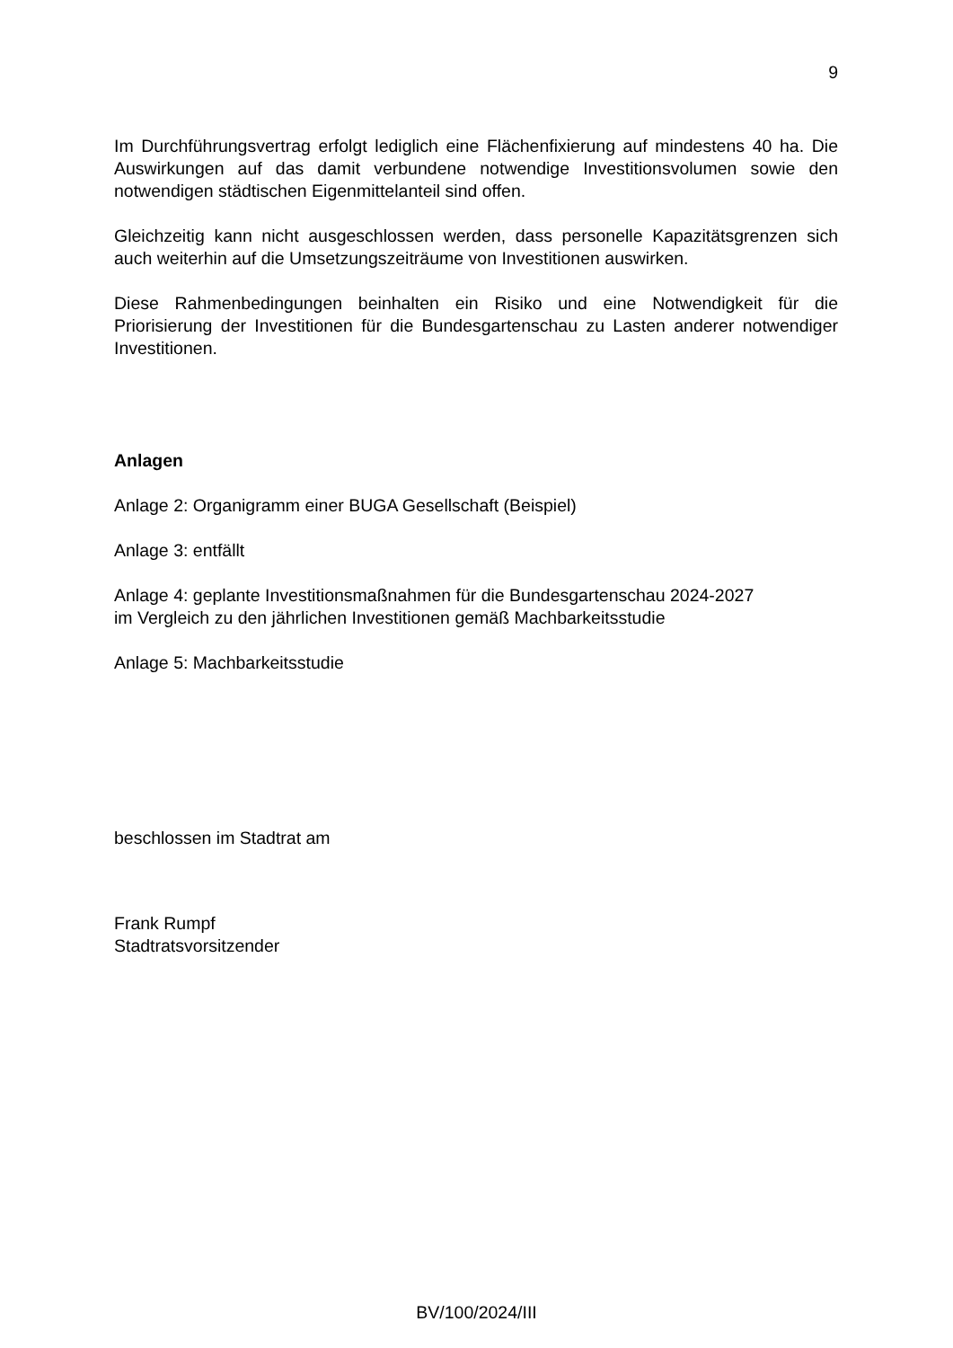9
Im Durchführungsvertrag erfolgt lediglich eine Flächenfixierung auf mindestens 40 ha. Die Auswirkungen auf das damit verbundene notwendige Investitionsvolumen sowie den notwendigen städtischen Eigenmittelanteil sind offen.
Gleichzeitig kann nicht ausgeschlossen werden, dass personelle Kapazitätsgrenzen sich auch weiterhin auf die Umsetzungszeiträume von Investitionen auswirken.
Diese Rahmenbedingungen beinhalten ein Risiko und eine Notwendigkeit für die Priorisierung der Investitionen für die Bundesgartenschau zu Lasten anderer notwendiger Investitionen.
Anlagen
Anlage 2: Organigramm einer BUGA Gesellschaft (Beispiel)
Anlage 3: entfällt
Anlage 4: geplante Investitionsmaßnahmen für die Bundesgartenschau 2024-2027
im Vergleich zu den jährlichen Investitionen gemäß Machbarkeitsstudie
Anlage 5: Machbarkeitsstudie
beschlossen im Stadtrat am
Frank Rumpf
Stadtratsvorsitzender
BV/100/2024/III